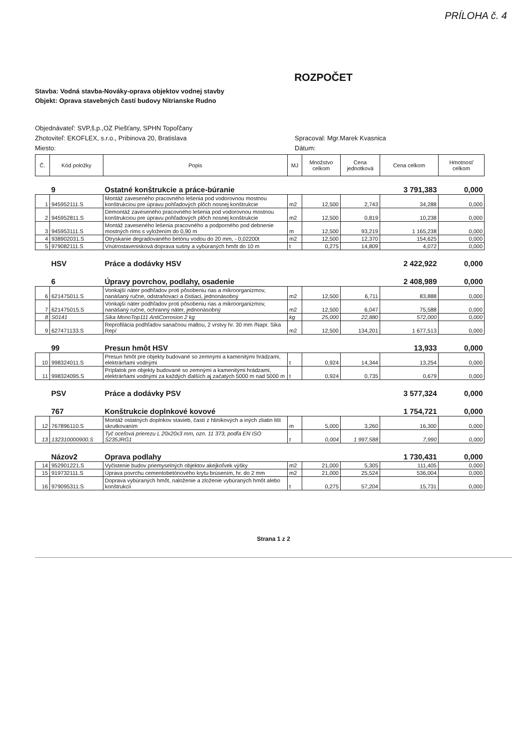PRÍLOHA č. 4
ROZPOČET
Stavba: Vodná stavba-Nováky-oprava objektov vodnej stavby
Objekt: Oprava stavebných častí budovy Nitrianske Rudno
Objednávateľ: SVP,š.p.,OZ Piešťany, SPHN Topoľčany
Zhotoviteľ: EKOFLEX, s.r.o., Pribinova 20, Bratislava Spracoval: Mgr.Marek Kvasnica
Miesto: Dátum:
| Č. | Kód položky | Popis | MJ | Množstvo celkom | Cena jednotková | Cena celkom | Hmotnosť celkom |
| --- | --- | --- | --- | --- | --- | --- | --- |
| | 9 | Ostatné konštrukcie a práce-búranie | | | | 3 791,383 | 0,000 |
| 1 | 945952111.S | Montáž zaveseného pracovného lešenia pod vodorovnou mostnou konštrukciou pre úpravu pohľadových plôch nosnej konštrukcie | m2 | 12,500 | 2,743 | 34,288 | 0,000 |
| 2 | 945952811.S | Demontáž zaveseného pracovného lešenia pod vodorovnou mostnou konštrukciou pre úpravu pohľadových plôch nosnej konštrukcie | m2 | 12,500 | 0,819 | 10,238 | 0,000 |
| 3 | 945953111.S | Montáž zaveseného lešenia pracovného a podporného pod debnenie mostných ríms s vyložením do 0,90 m | m | 12,500 | 93,219 | 1 165,238 | 0,000 |
| 4 | 938902031.S | Otryskanie degradovaného betónu vodou do 20 mm, - 0,02200t | m2 | 12,500 | 12,370 | 154,625 | 0,000 |
| 5 | 979082111.S | Vnútrostavenisková doprava sutiny a vybúraných hmôt do 10 m | t | 0,275 | 14,809 | 4,072 | 0,000 |
| | HSV | Práce a dodávky HSV | | | | 2 422,922 | 0,000 |
| | 6 | Úpravy povrchov, podlahy, osadenie | | | | 2 408,989 | 0,000 |
| 6 | 621475011.S | Vonkajší náter podhľadov proti pôsobeniu rias a mikroorganizmov, nanášaný ručne, odstraňovací a čistiaci, jednonásobný | m2 | 12,500 | 6,711 | 83,888 | 0,000 |
| 7 | 621475015.S | Vonkajší náter podhľadov proti pôsobeniu rias a mikroorganizmov, nanášaný ručne, ochranný náter, jednonásobný | m2 | 12,500 | 6,047 | 75,588 | 0,000 |
| 8 | S0141 | Sika MonoTop111 AntiCorrosion 2 kg | kg | 25,000 | 22,880 | 572,000 | 0,000 |
| 9 | 627471133.S | Reprofilácia podhľadov sanačnou maltou, 2 vrstvy hr. 30 mm /Napr. Sika Rep/ | m2 | 12,500 | 134,201 | 1 677,513 | 0,000 |
| | 99 | Presun hmôt HSV | | | | 13,933 | 0,000 |
| 10 | 998324011.S | Presun hmôt pre objekty budované so zemnými a kamenitými hrádzami, elektrárňami vodnými | t | 0,924 | 14,344 | 13,254 | 0,000 |
| 11 | 998324095.S | Príplatok pre objekty budované so zemnými a kamenitými hrádzami, elektrárňami vodnými za každých ďalších aj začatých 5000 m nad 5000 m | t | 0,924 | 0,735 | 0,679 | 0,000 |
| | PSV | Práce a dodávky PSV | | | | 3 577,324 | 0,000 |
| | 767 | Konštrukcie doplnkové kovové | | | | 1 754,721 | 0,000 |
| 12 | 767896110.S | Montáž ostatných doplnkov stavieb, častí z hliníkových a iných zliatin lišt skrutkovaním | m | 5,000 | 3,260 | 16,300 | 0,000 |
| 13 | 132310000900.S | Tyč oceľová prierezu L 20x20x3 mm, ozn. 11 373, podľa EN ISO S235JRG1 | t | 0,004 | 1 997,588 | 7,990 | 0,000 |
| | Názov2 | Oprava podlahy | | | | 1 730,431 | 0,000 |
| 14 | 952901221.S | Vyčistenie budov priemyselných objektov akejkoľvek výšky | m2 | 21,000 | 5,305 | 111,405 | 0,000 |
| 15 | 919732111.S | Úprava povrchu cementobetónového krytu brúsením, hr. do 2 mm | m2 | 21,000 | 25,524 | 536,004 | 0,000 |
| 16 | 979095311.S | Doprava vybúraných hmôt, naloženie a zloženie vybúraných hmôt alebo konštrukcií | t | 0,275 | 57,204 | 15,731 | 0,000 |
Strana 1 z 2